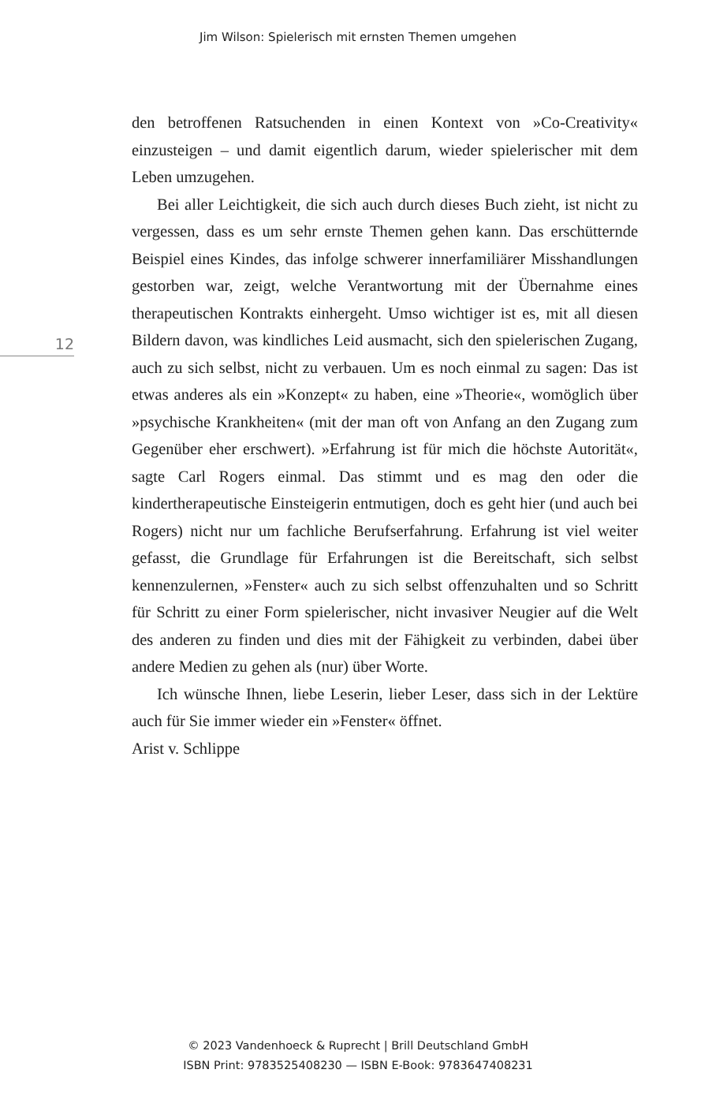Jim Wilson: Spielerisch mit ernsten Themen umgehen
12
den betroffenen Ratsuchenden in einen Kontext von »Co-Creativity« einzusteigen – und damit eigentlich darum, wieder spielerischer mit dem Leben umzugehen.
Bei aller Leichtigkeit, die sich auch durch dieses Buch zieht, ist nicht zu vergessen, dass es um sehr ernste Themen gehen kann. Das erschütternde Beispiel eines Kindes, das infolge schwerer innerfamiliärer Misshandlungen gestorben war, zeigt, welche Verantwortung mit der Übernahme eines therapeutischen Kontrakts einhergeht. Umso wichtiger ist es, mit all diesen Bildern davon, was kindliches Leid ausmacht, sich den spielerischen Zugang, auch zu sich selbst, nicht zu verbauen. Um es noch einmal zu sagen: Das ist etwas anderes als ein »Konzept« zu haben, eine »Theorie«, womöglich über »psychische Krankheiten« (mit der man oft von Anfang an den Zugang zum Gegenüber eher erschwert). »Erfahrung ist für mich die höchste Autorität«, sagte Carl Rogers einmal. Das stimmt und es mag den oder die kindertherapeutische Einsteigerin entmutigen, doch es geht hier (und auch bei Rogers) nicht nur um fachliche Berufserfahrung. Erfahrung ist viel weiter gefasst, die Grundlage für Erfahrungen ist die Bereitschaft, sich selbst kennenzulernen, »Fenster« auch zu sich selbst offenzuhalten und so Schritt für Schritt zu einer Form spielerischer, nicht invasiver Neugier auf die Welt des anderen zu finden und dies mit der Fähigkeit zu verbinden, dabei über andere Medien zu gehen als (nur) über Worte.
Ich wünsche Ihnen, liebe Leserin, lieber Leser, dass sich in der Lektüre auch für Sie immer wieder ein »Fenster« öffnet.
Arist v. Schlippe
© 2023 Vandenhoeck & Ruprecht | Brill Deutschland GmbH
ISBN Print: 9783525408230 — ISBN E-Book: 9783647408231